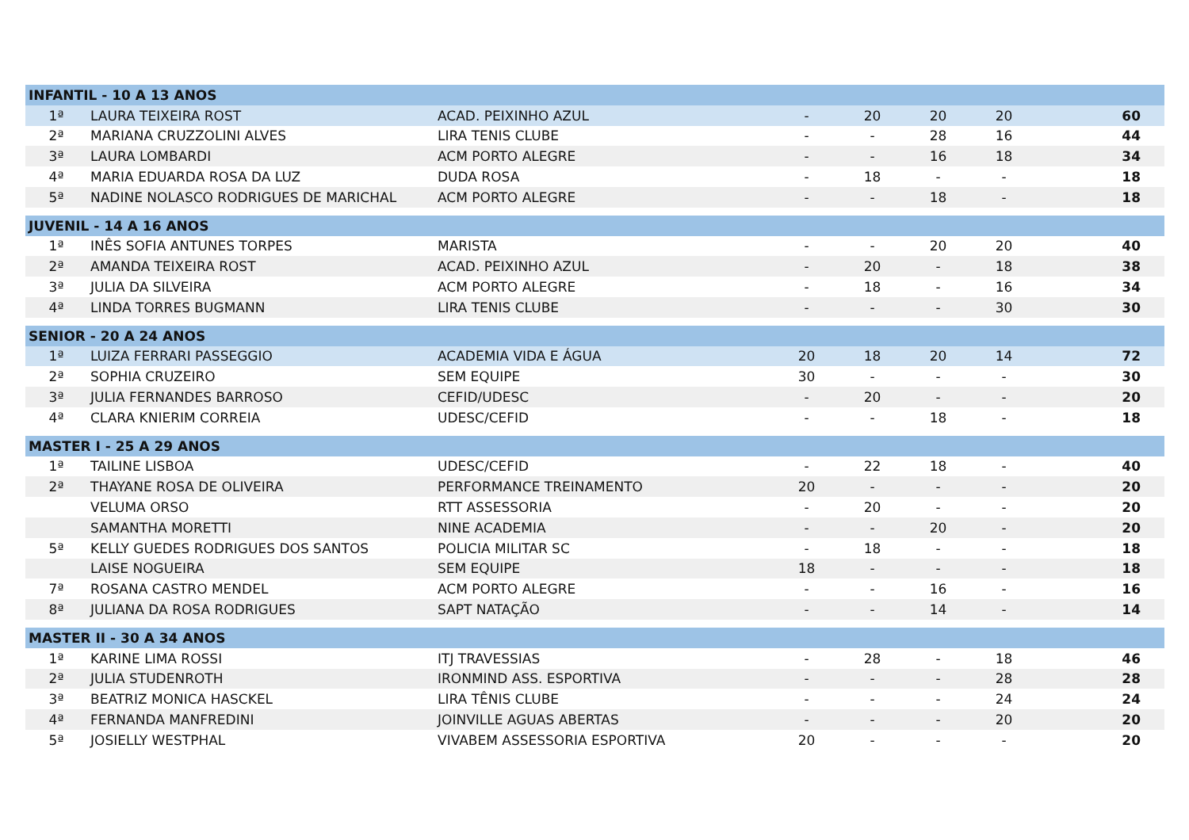| INFANTIL - 10 A 13 ANOS | | | | | | | |
| --- | --- | --- | --- | --- | --- | --- | --- |
| 1ª | LAURA TEIXEIRA ROST | ACAD. PEIXINHO AZUL | - | 20 | 20 | 20 | 60 |
| 2ª | MARIANA CRUZZOLINI ALVES | LIRA TENIS CLUBE | - | - | 28 | 16 | 44 |
| 3ª | LAURA LOMBARDI | ACM PORTO ALEGRE | - | - | 16 | 18 | 34 |
| 4ª | MARIA EDUARDA ROSA DA LUZ | DUDA ROSA | - | 18 | - | - | 18 |
| 5ª | NADINE NOLASCO RODRIGUES DE MARICHAL | ACM PORTO ALEGRE | - | - | 18 | - | 18 |
| JUVENIL - 14 A 16 ANOS | | | | | | | |
| 1ª | INÊS SOFIA ANTUNES TORPES | MARISTA | - | - | 20 | 20 | 40 |
| 2ª | AMANDA TEIXEIRA ROST | ACAD. PEIXINHO AZUL | - | 20 | - | 18 | 38 |
| 3ª | JULIA DA SILVEIRA | ACM PORTO ALEGRE | - | 18 | - | 16 | 34 |
| 4ª | LINDA TORRES BUGMANN | LIRA TENIS CLUBE | - | - | - | 30 | 30 |
| SENIOR - 20 A 24 ANOS | | | | | | | |
| 1ª | LUIZA FERRARI PASSEGGIO | ACADEMIA VIDA E ÁGUA | 20 | 18 | 20 | 14 | 72 |
| 2ª | SOPHIA CRUZEIRO | SEM EQUIPE | 30 | - | - | - | 30 |
| 3ª | JULIA FERNANDES BARROSO | CEFID/UDESC | - | 20 | - | - | 20 |
| 4ª | CLARA KNIERIM CORREIA | UDESC/CEFID | - | - | 18 | - | 18 |
| MASTER I - 25 A 29 ANOS | | | | | | | |
| 1ª | TAILINE LISBOA | UDESC/CEFID | - | 22 | 18 | - | 40 |
| 2ª | THAYANE ROSA DE OLIVEIRA | PERFORMANCE TREINAMENTO | 20 | - | - | - | 20 |
| | VELUMA ORSO | RTT ASSESSORIA | - | 20 | - | - | 20 |
| | SAMANTHA MORETTI | NINE ACADEMIA | - | - | 20 | - | 20 |
| 5ª | KELLY GUEDES RODRIGUES DOS SANTOS | POLICIA MILITAR SC | - | 18 | - | - | 18 |
| | LAISE NOGUEIRA | SEM EQUIPE | 18 | - | - | - | 18 |
| 7ª | ROSANA CASTRO MENDEL | ACM PORTO ALEGRE | - | - | 16 | - | 16 |
| 8ª | JULIANA DA ROSA RODRIGUES | SAPT NATAÇÃO | - | - | 14 | - | 14 |
| MASTER II - 30 A 34 ANOS | | | | | | | |
| 1ª | KARINE LIMA ROSSI | ITJ TRAVESSIAS | - | 28 | - | 18 | 46 |
| 2ª | JULIA STUDENROTH | IRONMIND ASS. ESPORTIVA | - | - | - | 28 | 28 |
| 3ª | BEATRIZ MONICA HASCKEL | LIRA TÊNIS CLUBE | - | - | - | 24 | 24 |
| 4ª | FERNANDA MANFREDINI | JOINVILLE AGUAS ABERTAS | - | - | - | 20 | 20 |
| 5ª | JOSIELLY WESTPHAL | VIVABEM ASSESSORIA ESPORTIVA | 20 | - | - | - | 20 |